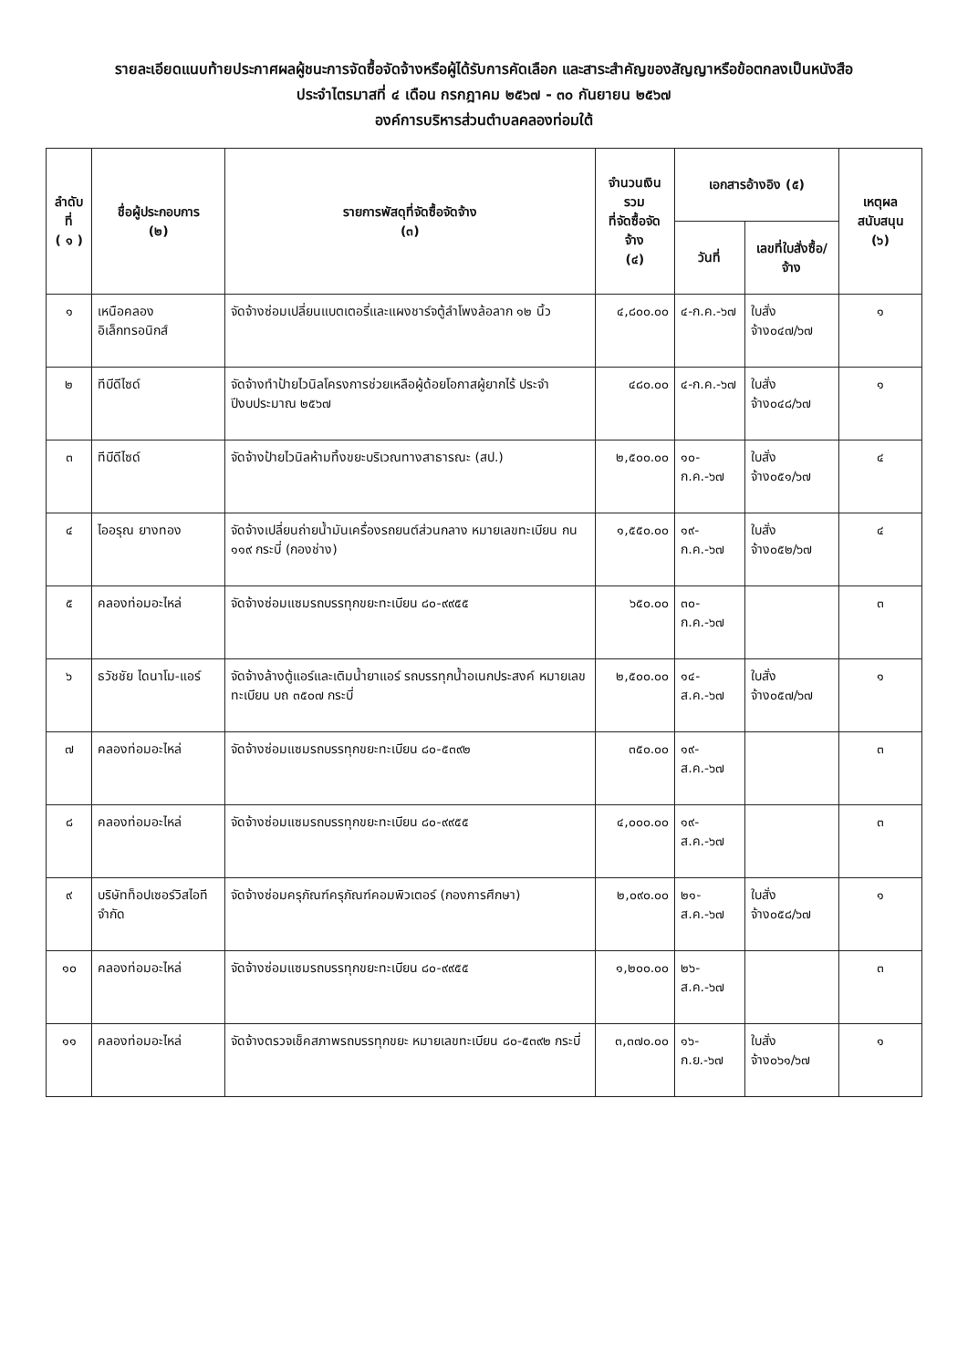รายละเอียดแนบท้ายประกาศผลผู้ชนะการจัดซื้อจัดจ้างหรือผู้ได้รับการคัดเลือก และสาระสำคัญของสัญญาหรือข้อตกลงเป็นหนังสือ
ประจำไตรมาสที่ ๔ เดือน กรกฎาคม ๒๕๖๗ - ๓๐ กันยายน ๒๕๖๗
องค์การบริหารส่วนตำบลคลองท่อมใต้
| ลำดับที่ ( ๑ ) | ชื่อผู้ประกอบการ (๒) | รายการพัสดุที่จัดซื้อจัดจ้าง (๓) | จำนวนเงินรวม ที่จัดซื้อจัดจ้าง (๔) | เอกสารอ้างอิง (๕) | | เหตุผลสนับสนุน (๖) |
| --- | --- | --- | --- | --- | --- | --- |
| | | | | วันที่ | เลขที่ใบสั่งซื้อ/จ้าง | |
| ๑ | เหนือคลองอิเล็กทรอนิกส์ | จัดจ้างซ่อมเปลี่ยนแบตเตอรี่และแผงชาร์จตู้ลำโพงล้อลาก ๑๒ นิ้ว | ๔,๘๐๐.๐๐ | ๔-ก.ค.-๖๗ | ใบสั่งจ้าง๐๔๗/๖๗ | ๑ |
| ๒ | ทีบีดีไซด์ | จัดจ้างทำป้ายไวนิลโครงการช่วยเหลือผู้ด้อยโอกาสผู้ยากไร้ ประจำปีงบประมาณ ๒๕๖๗ | ๔๘๐.๐๐ | ๔-ก.ค.-๖๗ | ใบสั่งจ้าง๐๔๘/๖๗ | ๑ |
| ๓ | ทีบีดีไซด์ | จัดจ้างป้ายไวนิลห้ามทิ้งขยะบริเวณทางสาธารณะ (สป.) | ๒,๕๐๐.๐๐ | ๑๐-ก.ค.-๖๗ | ใบสั่งจ้าง๐๕๑/๖๗ | ๔ |
| ๔ | ไออรุณ ยางทอง | จัดจ้างเปลี่ยนถ่ายน้ำมันเครื่องรถยนต์ส่วนกลาง หมายเลขทะเบียน กน ๑๑๙ กระบี่ (กองช่าง) | ๑,๕๕๐.๐๐ | ๑๙-ก.ค.-๖๗ | ใบสั่งจ้าง๐๕๒/๖๗ | ๔ |
| ๕ | คลองท่อมอะไหล่ | จัดจ้างซ่อมแซมรถบรรทุกขยะทะเบียน ๘๐-๙๙๕๕ | ๖๕๐.๐๐ | ๓๐-ก.ค.-๖๗ | | ๓ |
| ๖ | ธวัชชัย ไดนาโม-แอร์ | จัดจ้างล้างตู้แอร์และเติมน้ำยาแอร์ รถบรรทุกน้ำอเนกประสงค์ หมายเลขทะเบียน บถ ๓๕๐๗ กระบี่ | ๒,๕๐๐.๐๐ | ๑๔-ส.ค.-๖๗ | ใบสั่งจ้าง๐๕๗/๖๗ | ๑ |
| ๗ | คลองท่อมอะไหล่ | จัดจ้างซ่อมแซมรถบรรทุกขยะทะเบียน ๘๐-๕๓๙๒ | ๓๕๐.๐๐ | ๑๙-ส.ค.-๖๗ | | ๓ |
| ๘ | คลองท่อมอะไหล่ | จัดจ้างซ่อมแซมรถบรรทุกขยะทะเบียน ๘๐-๙๙๕๕ | ๔,๐๐๐.๐๐ | ๑๙-ส.ค.-๖๗ | | ๓ |
| ๙ | บริษัทท็อปเซอร์วิสไอที จำกัด | จัดจ้างซ่อมครุภัณฑ์ครุภัณฑ์คอมพิวเตอร์ (กองการศึกษา) | ๒,๐๙๐.๐๐ | ๒๑-ส.ค.-๖๗ | ใบสั่งจ้าง๐๕๘/๖๗ | ๑ |
| ๑๐ | คลองท่อมอะไหล่ | จัดจ้างซ่อมแซมรถบรรทุกขยะทะเบียน ๘๐-๙๙๕๕ | ๑,๒๐๐.๐๐ | ๒๖-ส.ค.-๖๗ | | ๓ |
| ๑๑ | คลองท่อมอะไหล่ | จัดจ้างตรวจเช็คสภาพรถบรรทุกขยะ หมายเลขทะเบียน ๘๐-๕๓๙๒ กระบี่ | ๓,๓๗๐.๐๐ | ๑๖-ก.ย.-๖๗ | ใบสั่งจ้าง๐๖๑/๖๗ | ๑ |